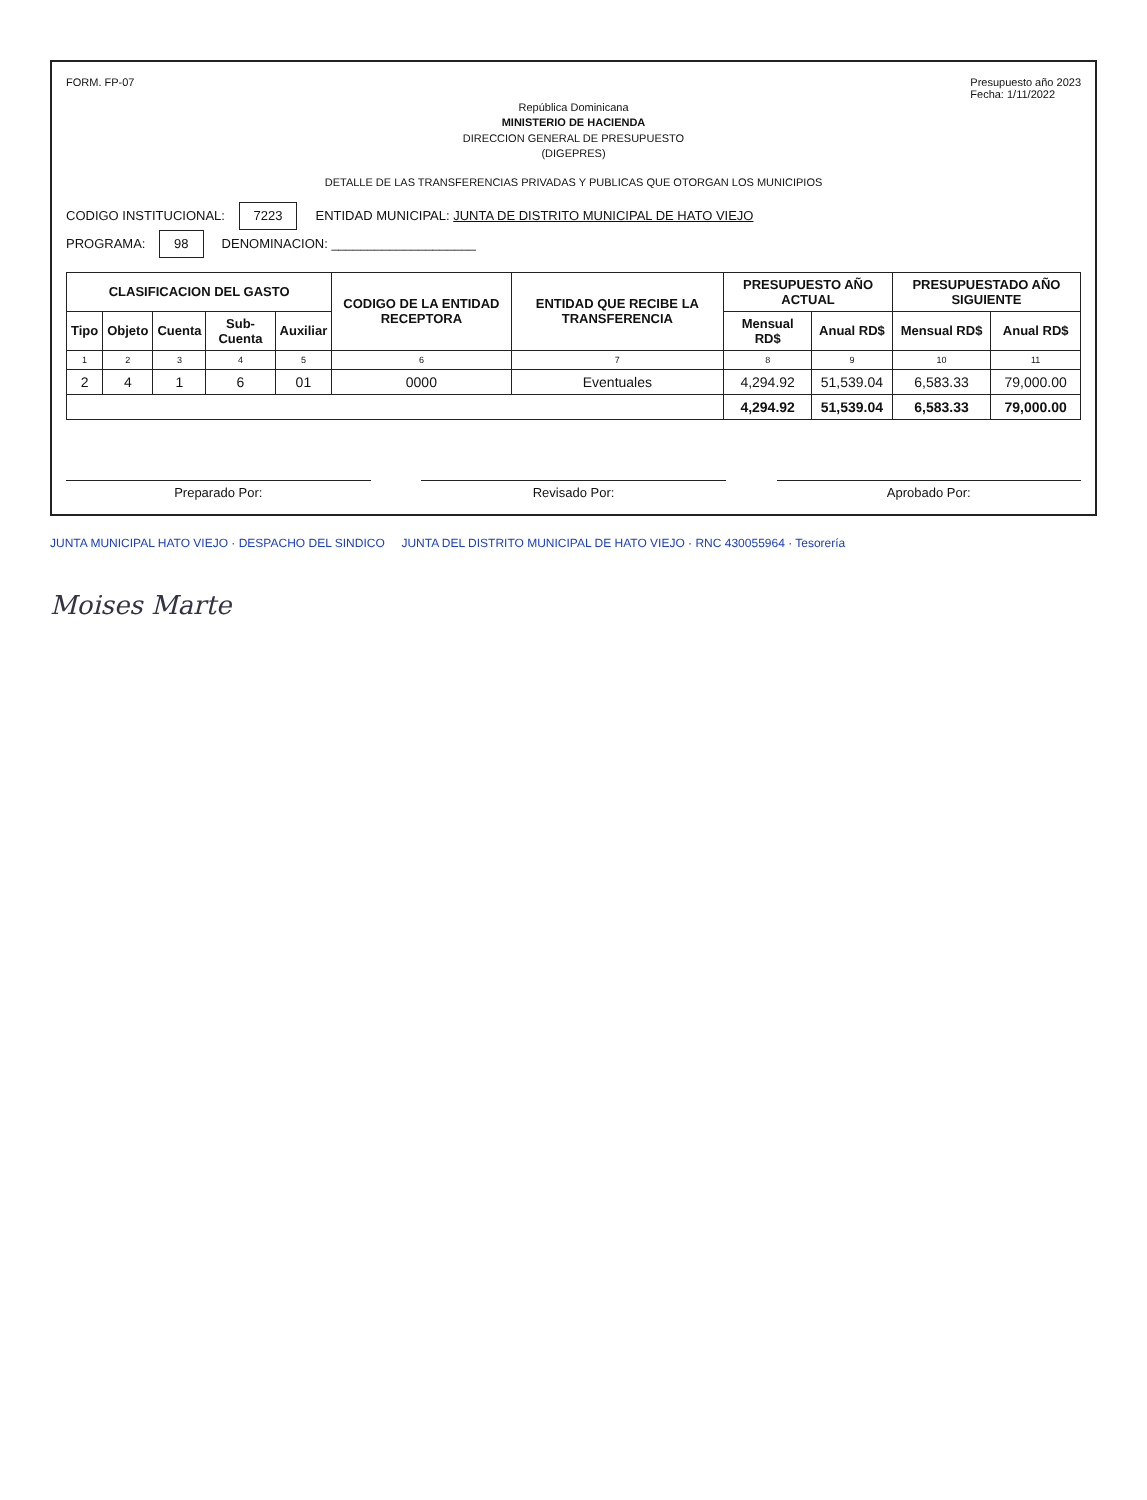FORM. FP-07 Presupuesto año 2023
Fecha: 1/11/2022
República Dominicana
MINISTERIO DE HACIENDA
DIRECCION GENERAL DE PRESUPUESTO
(DIGEPRES)
DETALLE DE LAS TRANSFERENCIAS PRIVADAS Y PUBLICAS QUE OTORGAN LOS MUNICIPIOS
CODIGO INSTITUCIONAL: 7223 ENTIDAD MUNICIPAL: JUNTA DE DISTRITO MUNICIPAL DE HATO VIEJO
PROGRAMA: 98 DENOMINACION: ____________________
| CLASIFICACION DEL GASTO | | | | | CODIGO DE LA ENTIDAD RECEPTORA | ENTIDAD QUE RECIBE LA TRANSFERENCIA | PRESUPUESTO AÑO ACTUAL | | PRESUPUESTADO AÑO SIGUIENTE | |
| --- | --- | --- | --- | --- | --- | --- | --- | --- | --- | --- |
| Tipo | Objeto | Cuenta | Sub-Cuenta | Auxiliar | | | Mensual RD$ | Anual RD$ | Mensual RD$ | Anual RD$ |
| 1 | 2 | 3 | 4 | 5 | 6 | 7 | 8 | 9 | 10 | 11 |
| 2 | 4 | 1 | 6 | 01 | 0000 | Eventuales | 4,294.92 | 51,539.04 | 6,583.33 | 79,000.00 |
| | | | | | | | 4,294.92 | 51,539.04 | 6,583.33 | 79,000.00 |
Preparado Por: Revisado Por: Aprobado Por:
JUNTA MUNICIPAL HATO VIEJO · DESPACHO DEL SINDICO JUNTA DEL DISTRITO MUNICIPAL DE HATO VIEJO · RNC 430055964 · Tesorería
Moises Marte